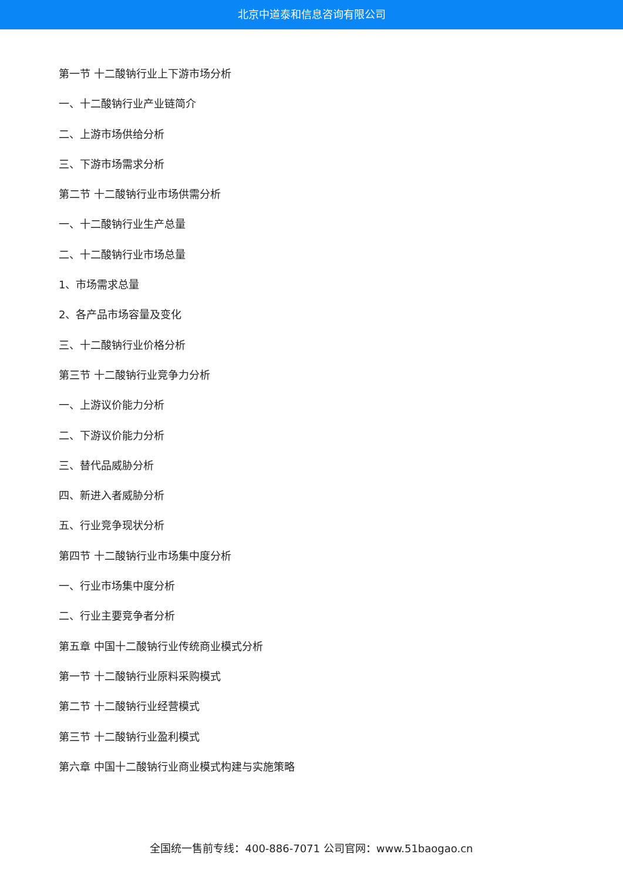北京中道泰和信息咨询有限公司
第一节 十二酸钠行业上下游市场分析
一、十二酸钠行业产业链简介
二、上游市场供给分析
三、下游市场需求分析
第二节 十二酸钠行业市场供需分析
一、十二酸钠行业生产总量
二、十二酸钠行业市场总量
1、市场需求总量
2、各产品市场容量及变化
三、十二酸钠行业价格分析
第三节 十二酸钠行业竞争力分析
一、上游议价能力分析
二、下游议价能力分析
三、替代品威胁分析
四、新进入者威胁分析
五、行业竞争现状分析
第四节 十二酸钠行业市场集中度分析
一、行业市场集中度分析
二、行业主要竞争者分析
第五章 中国十二酸钠行业传统商业模式分析
第一节 十二酸钠行业原料采购模式
第二节 十二酸钠行业经营模式
第三节 十二酸钠行业盈利模式
第六章 中国十二酸钠行业商业模式构建与实施策略
全国统一售前专线：400-886-7071 公司官网：www.51baogao.cn